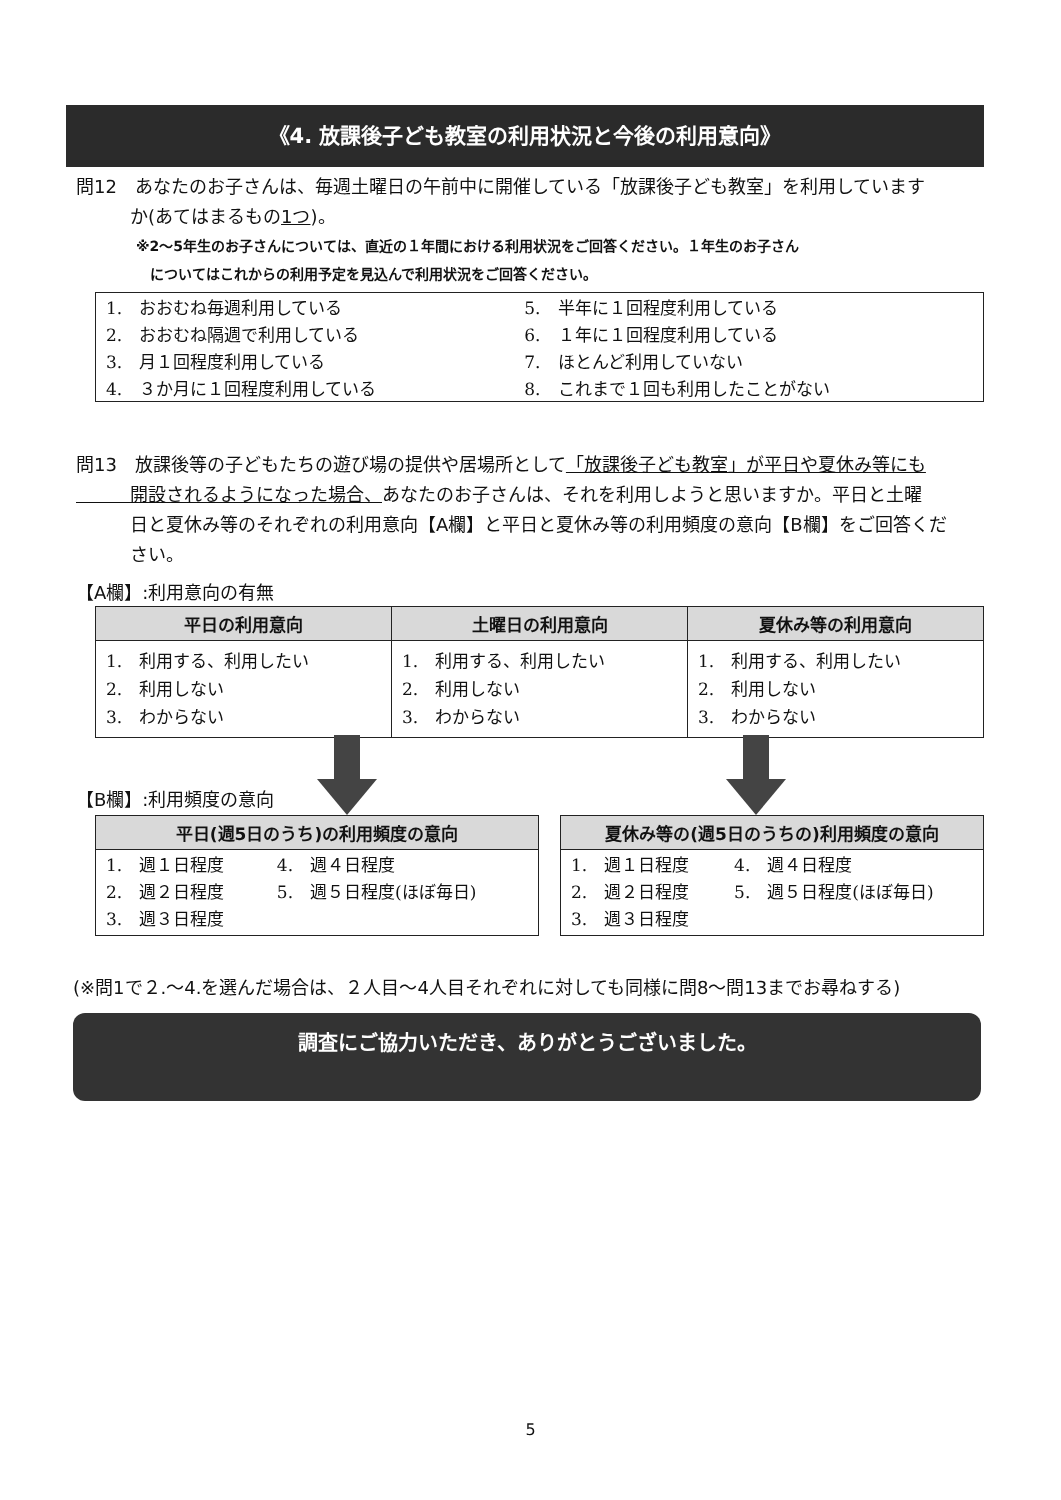《4. 放課後子ども教室の利用状況と今後の利用意向》
問12　あなたのお子さんは、毎週土曜日の午前中に開催している「放課後子ども教室」を利用しています
　　　か(あてはまるもの1つ)。
※2～5年生のお子さんについては、直近の１年間における利用状況をご回答ください。１年生のお子さん
　についてはこれからの利用予定を見込んで利用状況をご回答ください。
| 1. おおむね毎週利用している | 5. 半年に１回程度利用している |
| 2. おおむね隔週で利用している | 6. １年に１回程度利用している |
| 3. 月１回程度利用している | 7. ほとんど利用していない |
| 4. ３か月に１回程度利用している | 8. これまで１回も利用したことがない |
問13　放課後等の子どもたちの遊び場の提供や居場所として「放課後子ども教室」が平日や夏休み等にも
　　　開設されるようになった場合、あなたのお子さんは、それを利用しようと思いますか。平日と土曜
　　　日と夏休み等のそれぞれの利用意向【A欄】と平日と夏休み等の利用頻度の意向【B欄】をご回答くだ
　　　さい。
【A欄】:利用意向の有無
| 平日の利用意向 | 土曜日の利用意向 | 夏休み等の利用意向 |
| --- | --- | --- |
| 1. 利用する、利用したい 2. 利用しない 3. わからない | 1. 利用する、利用したい 2. 利用しない 3. わからない | 1. 利用する、利用したい 2. 利用しない 3. わからない |
【B欄】:利用頻度の意向
| 平日(週5日のうち)の利用頻度の意向 | |
| --- | --- |
| 1. 週１日程度 2. 週２日程度 3. 週３日程度 | 4. 週４日程度 5. 週５日程度(ほぼ毎日) |
| 夏休み等の(週5日のうちの)利用頻度の意向 | |
| --- | --- |
| 1. 週１日程度 2. 週２日程度 3. 週３日程度 | 4. 週４日程度 5. 週５日程度(ほぼ毎日) |
(※問1で２.～4.を選んだ場合は、２人目～4人目それぞれに対しても同様に問8～問13までお尋ねする)
調査にご協力いただき、ありがとうございました。
5